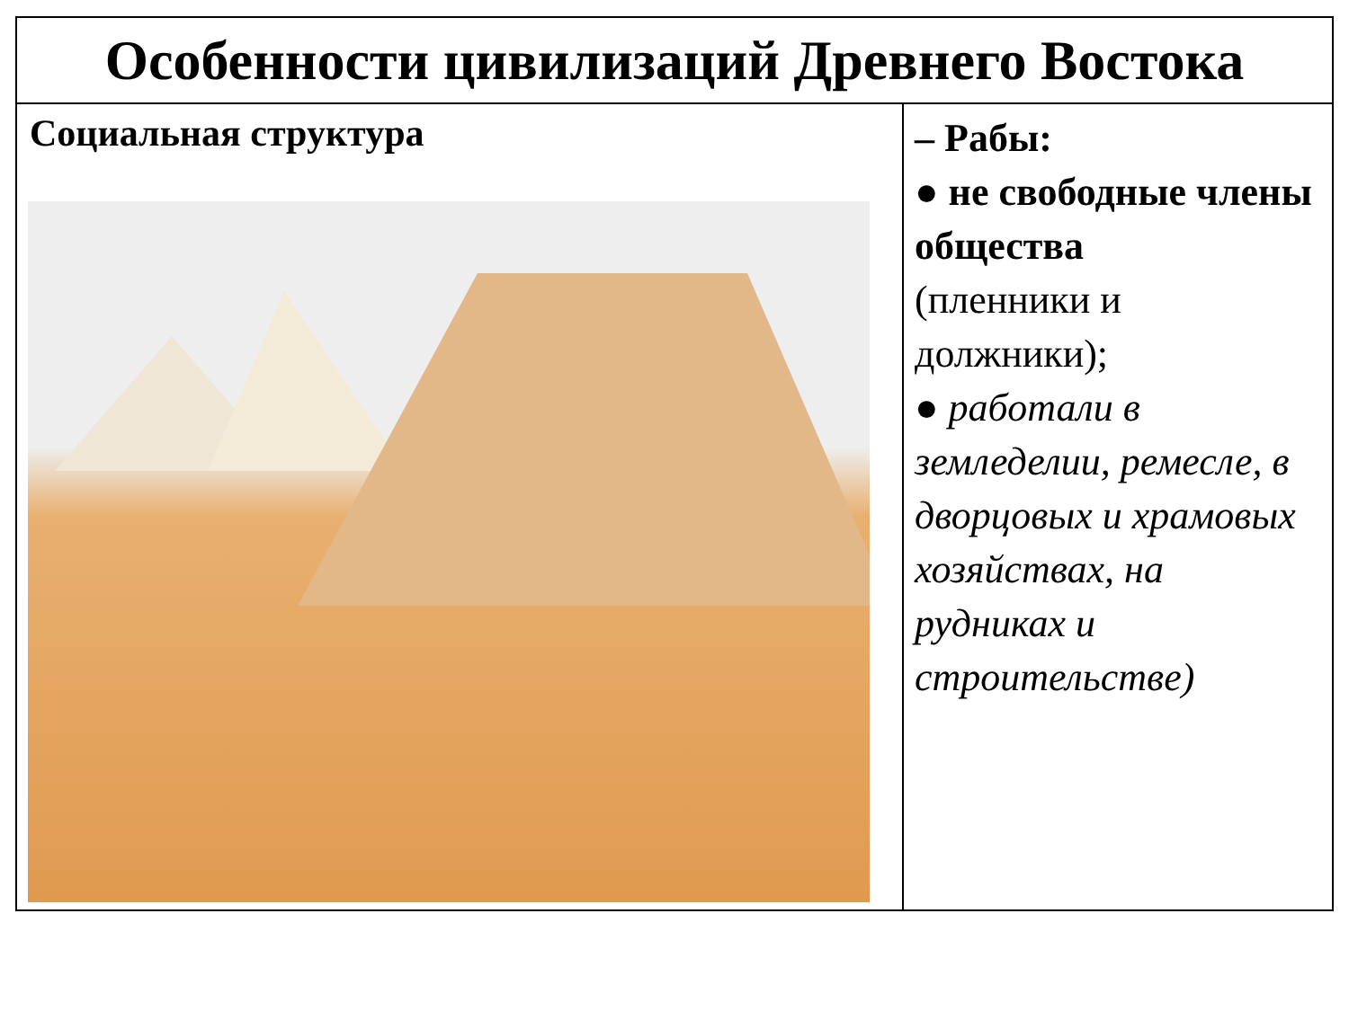| Особенности цивилизаций Древнего Востока | |
| --- | --- |
| Социальная структура | – Рабы: ● не свободные члены общества (пленники и должники); ● работали в земледелии, ремесле, в дворцовых и храмовых хозяйствах, на рудниках и строительстве) |